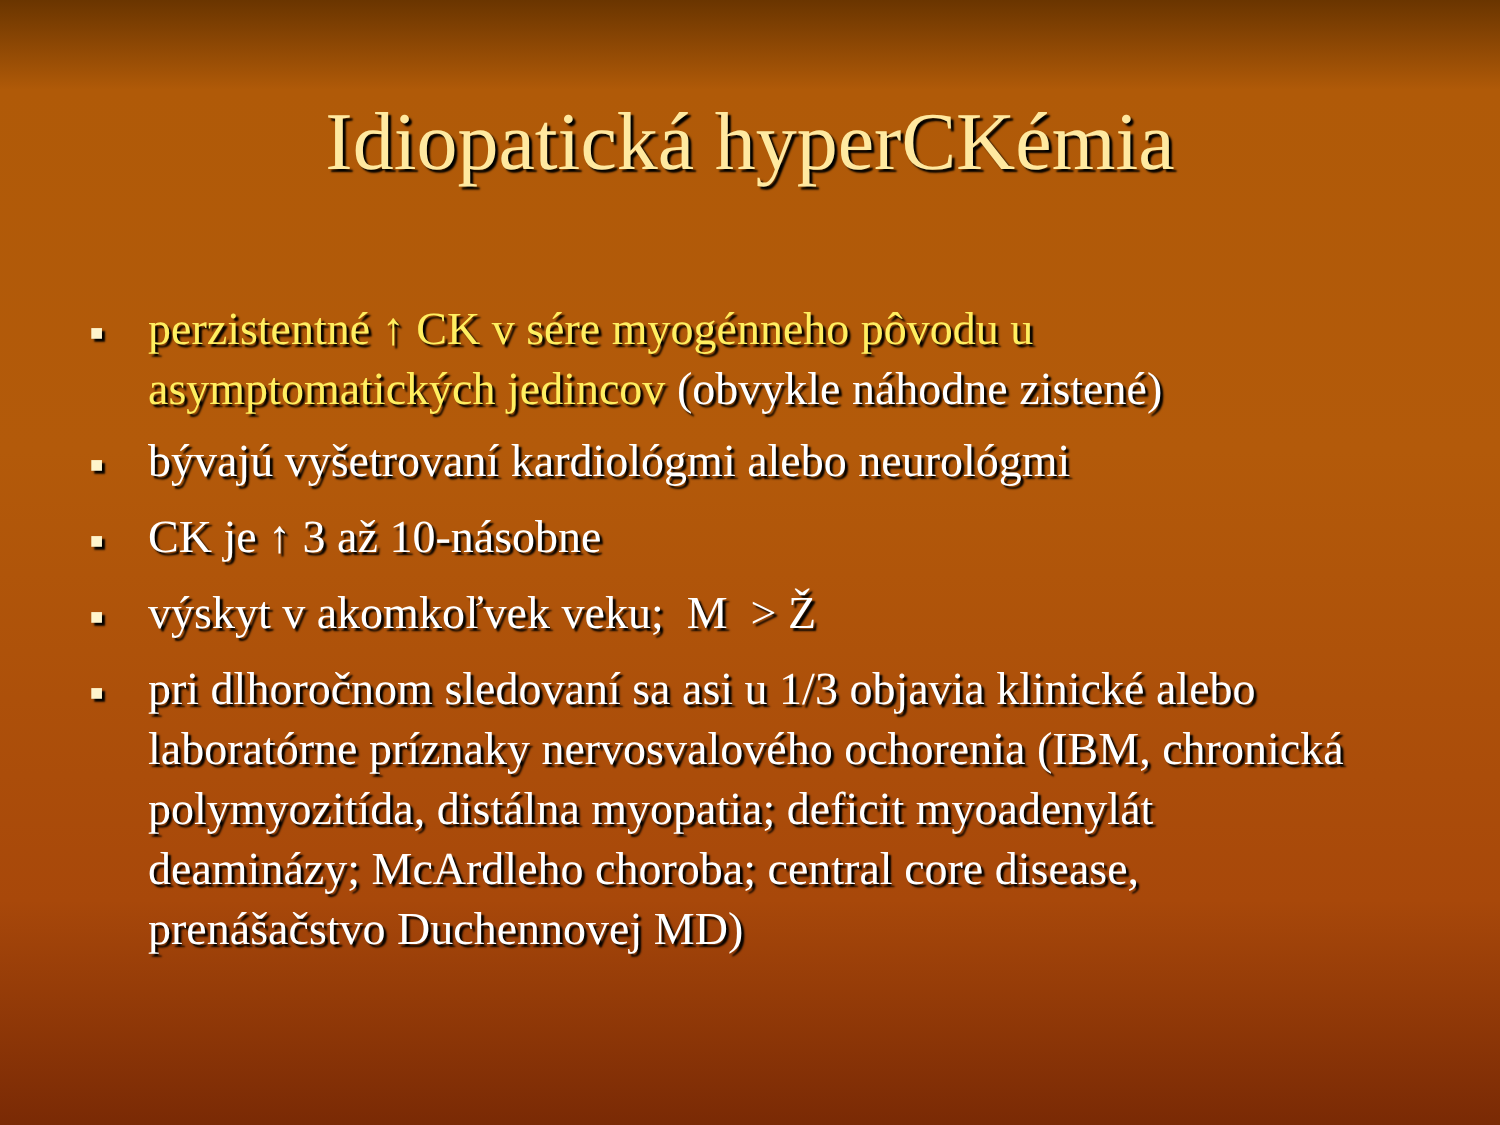Idiopatická hyperCKémia
■ perzistentné ↑ CK v sére myogénneho pôvodu u asymptomatických jedincov (obvykle náhodne zistené)
■ bývajú vyšetrovaní kardiológmi alebo neurológmi
■ CK je ↑ 3 až 10-násobne
■ výskyt v akomkoľvek veku; M > Ž
■ pri dlhoročnom sledovaní sa asi u 1/3 objavia klinické alebo laboratórne príznaky nervosvalového ochorenia (IBM, chronická polymyozitída, distálna myopatia; deficit myoadenylát deaminázy; McArdleho choroba; central core disease, prenášačstvo Duchennovej MD)